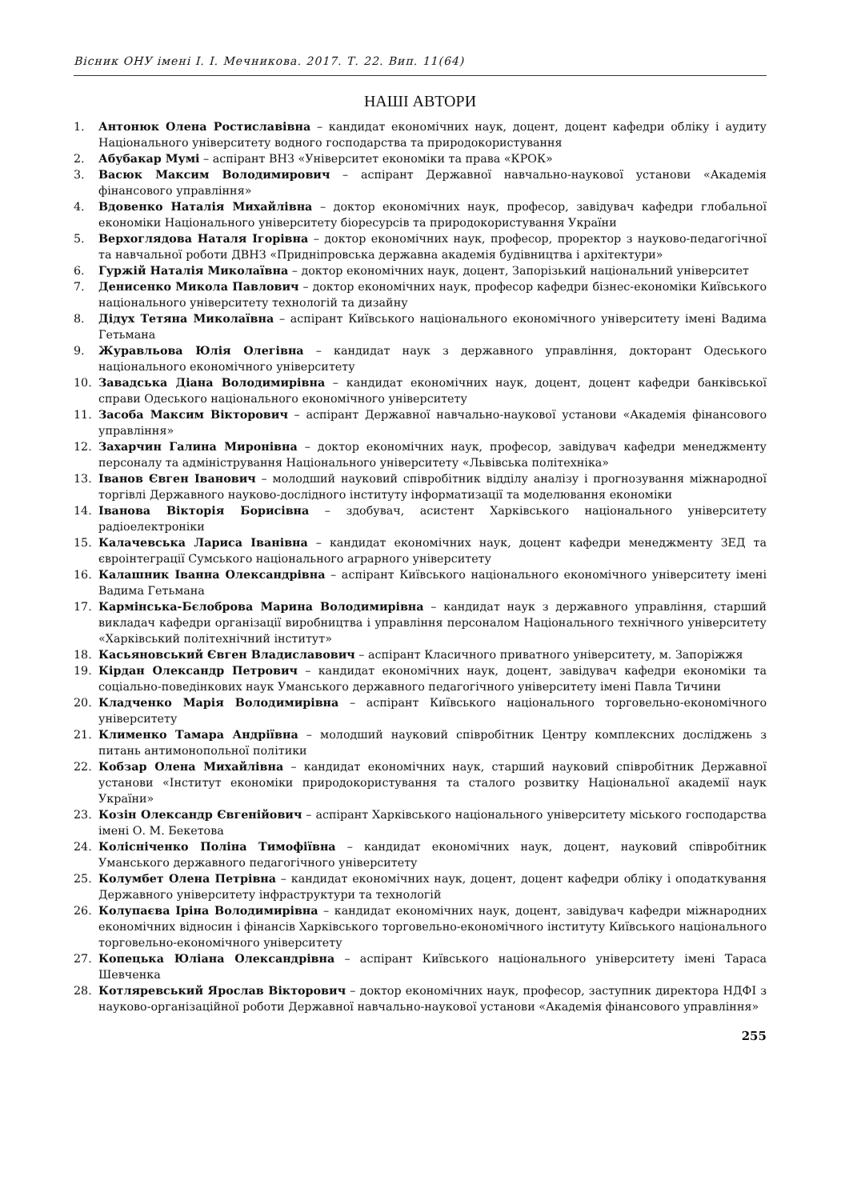Вісник ОНУ імені І. І. Мечникова. 2017. Т. 22. Вип. 11(64)
НАШІ АВТОРИ
1. Антонюк Олена Ростиславівна – кандидат економічних наук, доцент, доцент кафедри обліку і аудиту Національного університету водного господарства та природокористування
2. Абубакар Мумі – аспірант ВНЗ «Університет економіки та права «КРОК»
3. Васюк Максим Володимирович – аспірант Державної навчально-наукової установи «Академія фінансового управління»
4. Вдовенко Наталія Михайлівна – доктор економічних наук, професор, завідувач кафедри глобальної економіки Національного університету біоресурсів та природокористування України
5. Верхоглядова Наталя Ігорівна – доктор економічних наук, професор, проректор з науково-педагогічної та навчальної роботи ДВНЗ «Придніпровська державна академія будівництва і архітектури»
6. Гуржій Наталія Миколаївна – доктор економічних наук, доцент, Запорізький національний університет
7. Денисенко Микола Павлович – доктор економічних наук, професор кафедри бізнес-економіки Київського національного університету технологій та дизайну
8. Дідух Тетяна Миколаївна – аспірант Київського національного економічного університету імені Вадима Гетьмана
9. Журавльова Юлія Олегівна – кандидат наук з державного управління, докторант Одеського національного економічного університету
10. Завадська Діана Володимирівна – кандидат економічних наук, доцент, доцент кафедри банківської справи Одеського національного економічного університету
11. Засоба Максим Вікторович – аспірант Державної навчально-наукової установи «Академія фінансового управління»
12. Захарчин Галина Миронівна – доктор економічних наук, професор, завідувач кафедри менеджменту персоналу та адміністрування Національного університету «Львівська політехніка»
13. Іванов Євген Іванович – молодший науковий співробітник відділу аналізу і прогнозування міжнародної торгівлі Державного науково-дослідного інституту інформатизації та моделювання економіки
14. Іванова Вікторія Борисівна – здобувач, асистент Харківського національного університету радіоелектроніки
15. Калачевська Лариса Іванівна – кандидат економічних наук, доцент кафедри менеджменту ЗЕД та євроінтеграції Сумського національного аграрного університету
16. Калашник Іванна Олександрівна – аспірант Київського національного економічного університету імені Вадима Гетьмана
17. Кармінська-Бєлоброва Марина Володимирівна – кандидат наук з державного управління, старший викладач кафедри організації виробництва і управління персоналом Національного технічного університету «Харківський політехнічний інститут»
18. Касьяновський Євген Владиславович – аспірант Класичного приватного університету, м. Запоріжжя
19. Кірдан Олександр Петрович – кандидат економічних наук, доцент, завідувач кафедри економіки та соціально-поведінкових наук Уманського державного педагогічного університету імені Павла Тичини
20. Кладченко Марія Володимирівна – аспірант Київського національного торговельно-економічного університету
21. Клименко Тамара Андріївна – молодший науковий співробітник Центру комплексних досліджень з питань антимонопольної політики
22. Кобзар Олена Михайлівна – кандидат економічних наук, старший науковий співробітник Державної установи «Інститут економіки природокористування та сталого розвитку Національної академії наук України»
23. Козін Олександр Євгенійович – аспірант Харківського національного університету міського господарства імені О. М. Бекетова
24. Колісніченко Поліна Тимофіївна – кандидат економічних наук, доцент, науковий співробітник Уманського державного педагогічного університету
25. Колумбет Олена Петрівна – кандидат економічних наук, доцент, доцент кафедри обліку і оподаткування Державного університету інфраструктури та технологій
26. Колупаєва Іріна Володимирівна – кандидат економічних наук, доцент, завідувач кафедри міжнародних економічних відносин і фінансів Харківського торговельно-економічного інституту Київського національного торговельно-економічного університету
27. Копецька Юліана Олександрівна – аспірант Київського національного університету імені Тараса Шевченка
28. Котляревський Ярослав Вікторович – доктор економічних наук, професор, заступник директора НДФІ з науково-організаційної роботи Державної навчально-наукової установи «Академія фінансового управління»
255